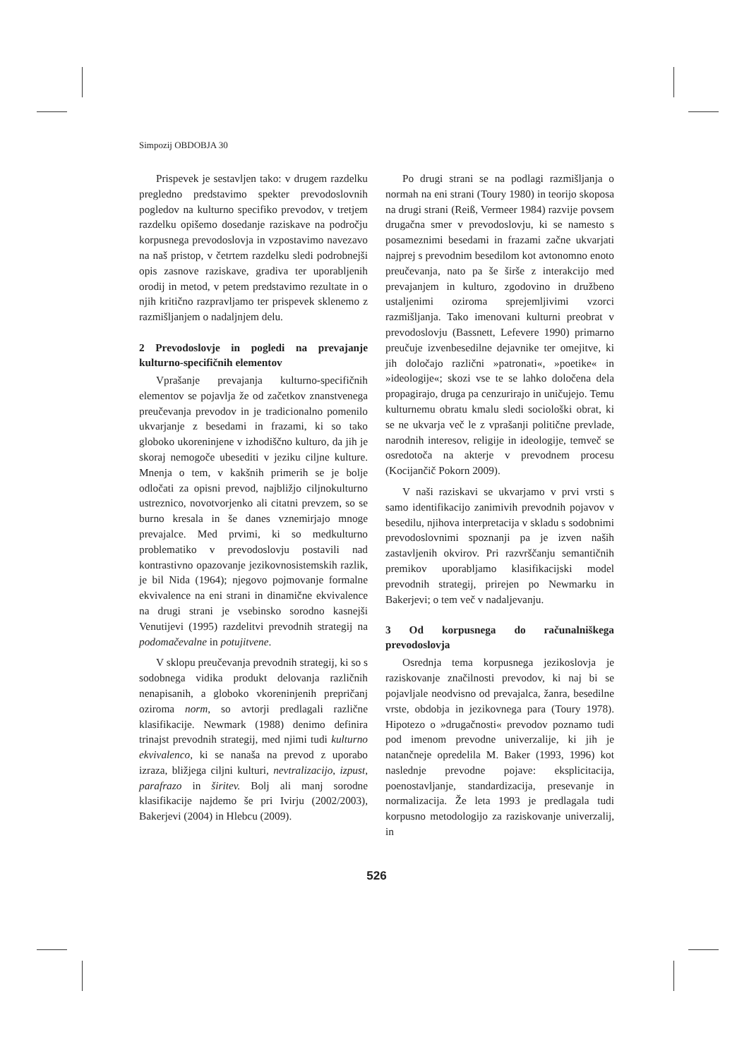Simpozij OBDOBJA 30
Prispevek je sestavljen tako: v drugem razdelku pregledno predstavimo spekter prevodoslovnih pogledov na kulturno specifiko prevodov, v tretjem razdelku opišemo dosedanje raziskave na področju korpusnega prevodoslovja in vzpostavimo navezavo na naš pristop, v četrtem razdelku sledi podrobnejši opis zasnove raziskave, gradiva ter uporabljenih orodij in metod, v petem predstavimo rezultate in o njih kritično razpravljamo ter prispevek sklenemo z razmišljanjem o nadaljnjem delu.
2 Prevodoslovje in pogledi na prevajanje kulturno-specifičnih elementov
Vprašanje prevajanja kulturno-specifičnih elementov se pojavlja že od začetkov znanstvenega preučevanja prevodov in je tradicionalno pomenilo ukvarjanje z besedami in frazami, ki so tako globoko ukoreninjene v izhodiščno kulturo, da jih je skoraj nemogoče ubesediti v jeziku ciljne kulture. Mnenja o tem, v kakšnih primerih se je bolje odločati za opisni prevod, najbližjo ciljnokulturno ustreznico, novotvorjenko ali citatni prevzem, so se burno kresala in še danes vznemirjajo mnoge prevajalce. Med prvimi, ki so medkulturno problematiko v prevodoslovju postavili nad kontrastivno opazovanje jezikovnosistemskih razlik, je bil Nida (1964); njegovo pojmovanje formalne ekvivalence na eni strani in dinamične ekvivalence na drugi strani je vsebinsko sorodno kasnejši Venutijevi (1995) razdelitvi prevodnih strategij na podomačevalne in potujitvene.
V sklopu preučevanja prevodnih strategij, ki so s sodobnega vidika produkt delovanja različnih nenapisanih, a globoko vkoreninjenih prepričanj oziroma norm, so avtorji predlagali različne klasifikacije. Newmark (1988) denimo definira trinajst prevodnih strategij, med njimi tudi kulturno ekvivalenco, ki se nanaša na prevod z uporabo izraza, bližjega ciljni kulturi, nevtralizacijo, izpust, parafrazo in širitev. Bolj ali manj sorodne klasifikacije najdemo še pri Ivirju (2002/2003), Bakerjevi (2004) in Hlebcu (2009).
Po drugi strani se na podlagi razmišljanja o normah na eni strani (Toury 1980) in teorijo skoposa na drugi strani (Reiß, Vermeer 1984) razvije povsem drugačna smer v prevodoslovju, ki se namesto s posameznimi besedami in frazami začne ukvarjati najprej s prevodnim besedilom kot avtonomno enoto preučevanja, nato pa še širše z interakcijo med prevajanjem in kulturo, zgodovino in družbeno ustaljenimi oziroma sprejemljivimi vzorci razmišljanja. Tako imenovani kulturni preobrat v prevodoslovju (Bassnett, Lefevere 1990) primarno preučuje izvenbesedilne dejavnike ter omejitve, ki jih določajo različni »patronati«, »poetike« in »ideologije«; skozi vse te se lahko določena dela propagirajo, druga pa cenzurirajo in uničujejo. Temu kulturnemu obratu kmalu sledi sociološki obrat, ki se ne ukvarja več le z vprašanji politične prevlade, narodnih interesov, religije in ideologije, temveč se osredotoča na akterje v prevodnem procesu (Kocijančič Pokorn 2009).
V naši raziskavi se ukvarjamo v prvi vrsti s samo identifikacijo zanimivih prevodnih pojavov v besedilu, njihova interpretacija v skladu s sodobnimi prevodoslovnimi spoznanji pa je izven naših zastavljenih okvirov. Pri razvrščanju semantičnih premikov uporabljamo klasifikacijski model prevodnih strategij, prirejen po Newmarku in Bakerjevi; o tem več v nadaljevanju.
3 Od korpusnega do računalniškega prevodoslovja
Osrednja tema korpusnega jezikoslovja je raziskovanje značilnosti prevodov, ki naj bi se pojavljale neodvisno od prevajalca, žanra, besedilne vrste, obdobja in jezikovnega para (Toury 1978). Hipotezo o »drugačnosti« prevodov poznamo tudi pod imenom prevodne univerzalije, ki jih je natančneje opredelila M. Baker (1993, 1996) kot naslednje prevodne pojave: eksplicitacija, poenostavljanje, standardizacija, presevanje in normalizacija. Že leta 1993 je predlagala tudi korpusno metodologijo za raziskovanje univerzalij, in
526